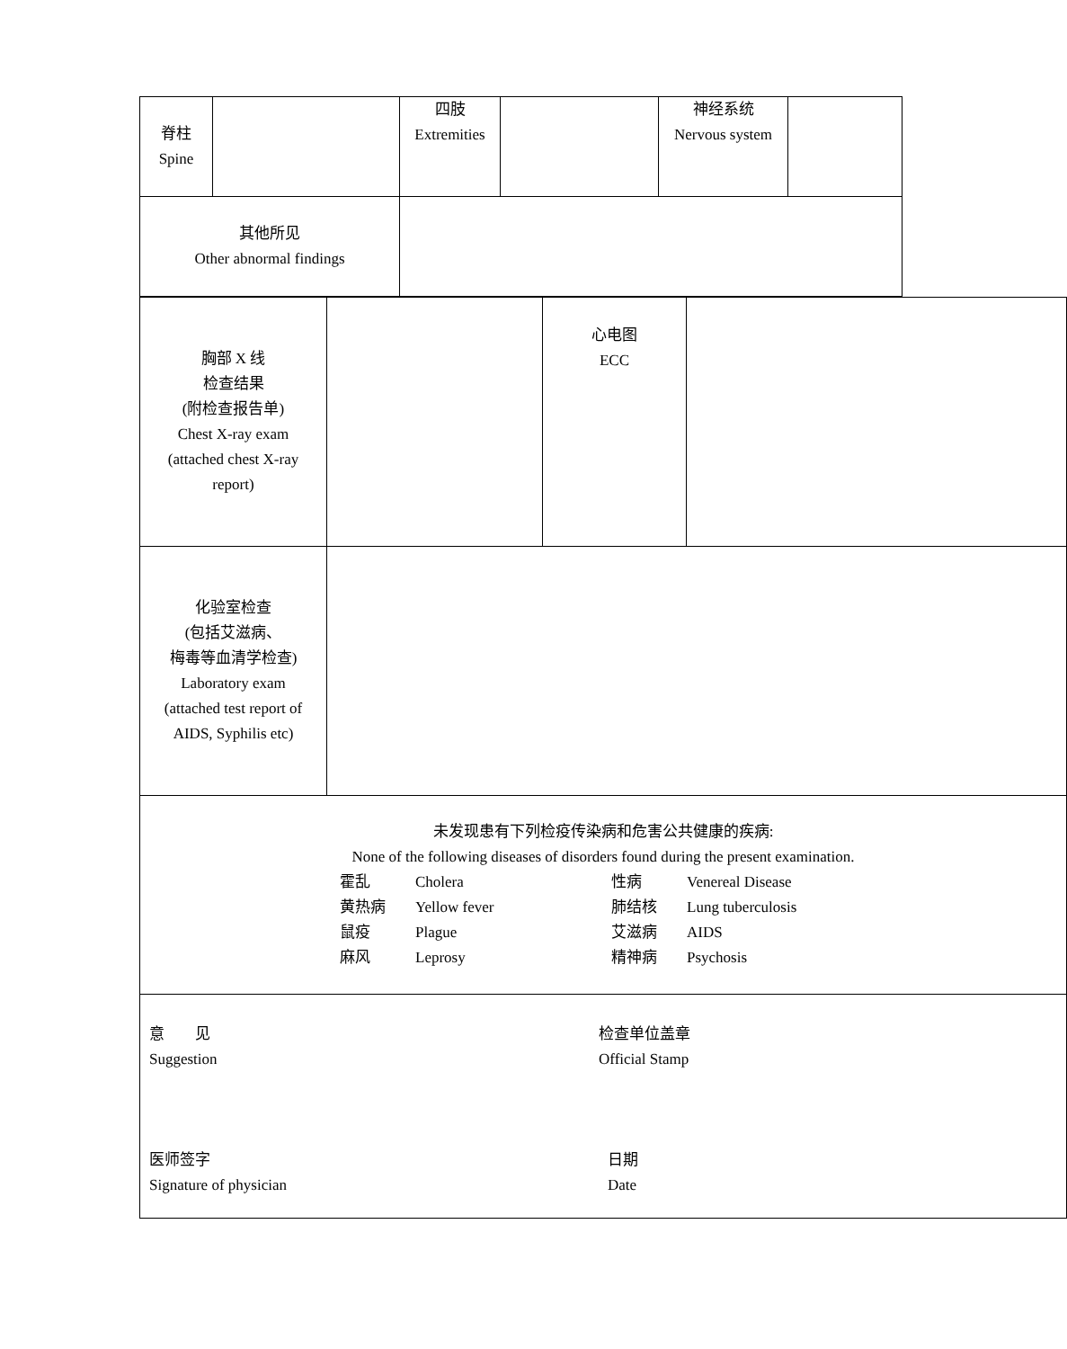| 脊柱 Spine | | 四肢 Extremities | | 神经系统 Nervous system | |
| 其他所见 Other abnormal findings | | | | | |
| 胸部 X 线 检查结果 (附检查报告单) Chest X-ray exam (attached chest X-ray report) | | 心电图 ECC | |
| 化验室检查 (包括艾滋病、 梅毒等血清学检查) Laboratory exam (attached test report of AIDS, Syphilis etc) | | | |
| 未发现患有下列检疫传染病和危害公共健康的疾病: None of the following diseases of disorders found during the present examination. 霍乱 Cholera 性病 Venereal Disease 黄热病 Yellow fever 肺结核 Lung tuberculosis 鼠疫 Plague 艾滋病 AIDS 麻风 Leprosy 精神病 Psychosis | | | |
| 意 见 Suggestion 检查单位盖章 Official Stamp 医师签字 Signature of physician 日期 Date | | | |